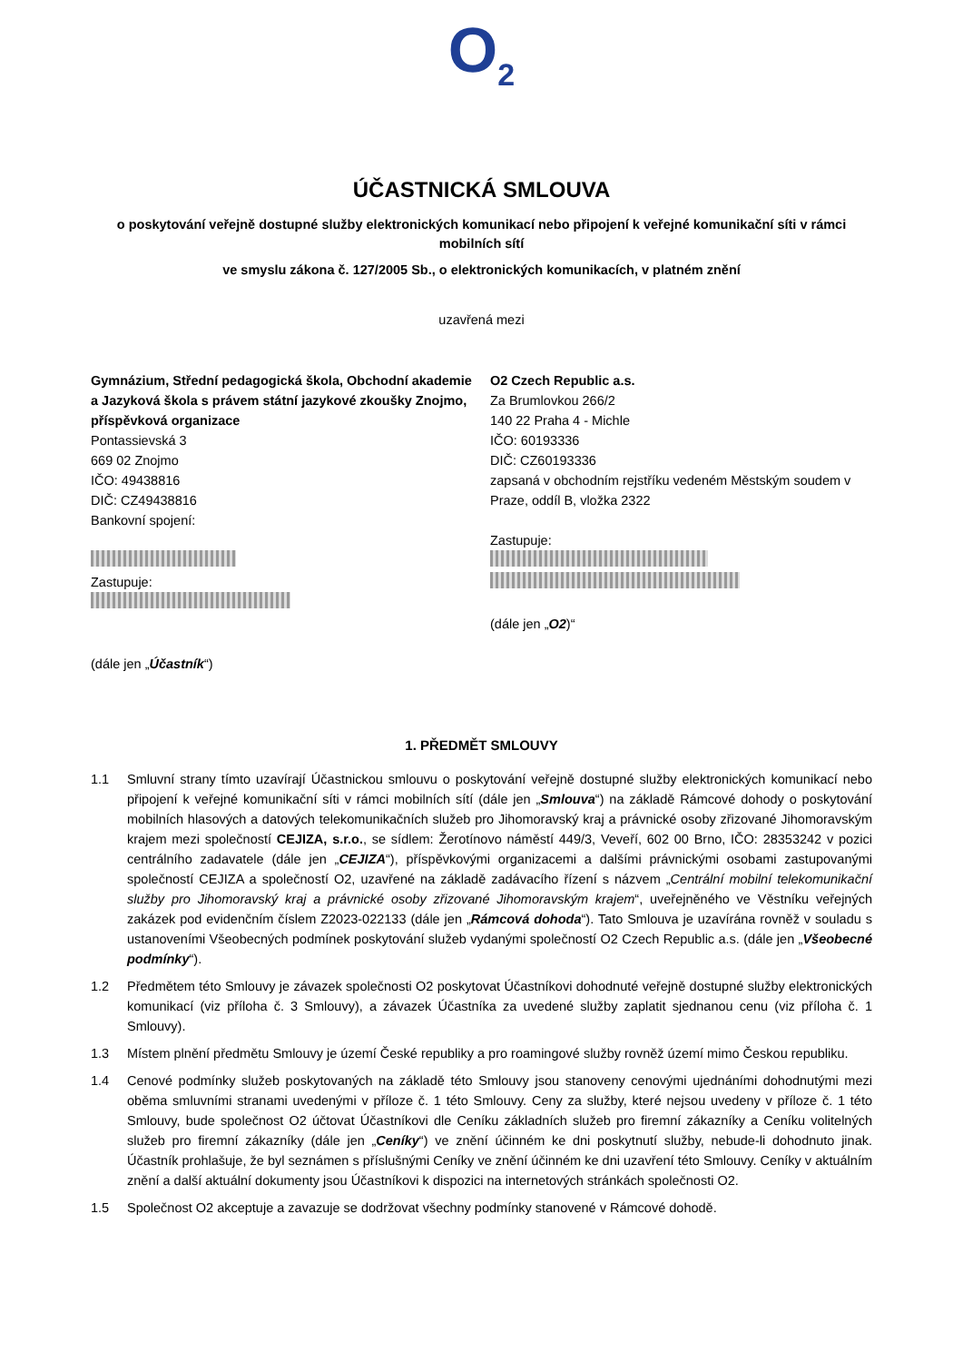O<sub>2</sub>
ÚČASTNICKÁ SMLOUVA
o poskytování veřejně dostupné služby elektronických komunikací nebo připojení k veřejné komunikační síti v rámci mobilních sítí
ve smyslu zákona č. 127/2005 Sb., o elektronických komunikacích, v platném znění
uzavřená mezi
Gymnázium, Střední pedagogická škola, Obchodní akademie a Jazyková škola s právem státní jazykové zkoušky Znojmo, příspěvková organizace
Pontassievská 3
669 02 Znojmo
IČO: 49438816
DIČ: CZ49438816
Bankovní spojení:
Zastupuje:
(dále jen „Účastník“)
O2 Czech Republic a.s.
Za Brumlovkou 266/2
140 22 Praha 4 - Michle
IČO: 60193336
DIČ: CZ60193336
zapsaná v obchodním rejstříku vedeném Městským soudem v Praze, oddíl B, vložka 2322
Zastupuje:
(dále jen „O2)“
1. PŘEDMĚT SMLOUVY
1.1 Smluvní strany tímto uzavírají Účastnickou smlouvu o poskytování veřejně dostupné služby elektronických komunikací nebo připojení k veřejné komunikační síti v rámci mobilních sítí (dále jen „Smlouva“) na základě Rámcové dohody o poskytování mobilních hlasových a datových telekomunikačních služeb pro Jihomoravský kraj a právnické osoby zřizované Jihomoravským krajem mezi společností CEJIZA, s.r.o., se sídlem: Žerotínovo náměstí 449/3, Veveří, 602 00 Brno, IČO: 28353242 v pozici centrálního zadavatele (dále jen „CEJIZA“), příspěvkovými organizacemi a dalšími právnickými osobami zastupovanými společností CEJIZA a společností O2, uzavřené na základě zadávacího řízení s názvem „Centrální mobilní telekomunikační služby pro Jihomoravský kraj a právnické osoby zřizované Jihomoravským krajem“, uveřejněného ve Věstníku veřejných zakázek pod evidenčním číslem Z2023-022133 (dále jen „Rámcová dohoda“). Tato Smlouva je uzavírána rovněž v souladu s ustanoveními Všeobecných podmínek poskytování služeb vydanými společností O2 Czech Republic a.s. (dále jen „Všeobecné podmínky“).
1.2 Předmětem této Smlouvy je závazek společnosti O2 poskytovat Účastníkovi dohodnuté veřejně dostupné služby elektronických komunikací (viz příloha č. 3 Smlouvy), a závazek Účastníka za uvedené služby zaplatit sjednanou cenu (viz příloha č. 1 Smlouvy).
1.3 Místem plnění předmětu Smlouvy je území České republiky a pro roamingové služby rovněž území mimo Českou republiku.
1.4 Cenové podmínky služeb poskytovaných na základě této Smlouvy jsou stanoveny cenovými ujednáními dohodnutými mezi oběma smluvními stranami uvedenými v příloze č. 1 této Smlouvy. Ceny za služby, které nejsou uvedeny v příloze č. 1 této Smlouvy, bude společnost O2 účtovat Účastníkovi dle Ceníku základních služeb pro firemní zákazníky a Ceníku volitelných služeb pro firemní zákazníky (dále jen „Ceníky“) ve znění účinném ke dni poskytnutí služby, nebude-li dohodnuto jinak. Účastník prohlašuje, že byl seznámen s příslušnými Ceníky ve znění účinném ke dni uzavření této Smlouvy. Ceníky v aktuálním znění a další aktuální dokumenty jsou Účastníkovi k dispozici na internetových stránkách společnosti O2.
1.5 Společnost O2 akceptuje a zavazuje se dodržovat všechny podmínky stanovené v Rámcové dohodě.